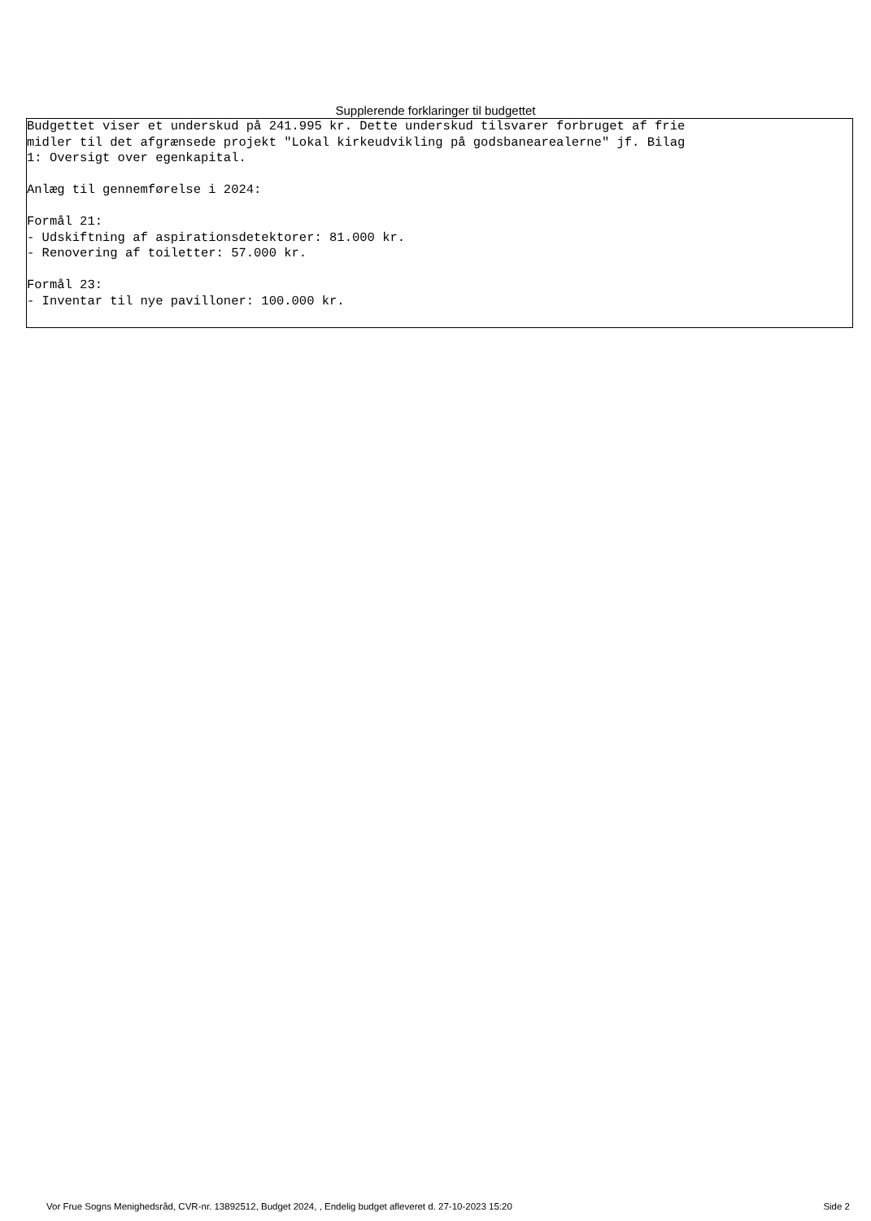Supplerende forklaringer til budgettet
Budgettet viser et underskud på 241.995 kr. Dette underskud tilsvarer forbruget af frie midler til det afgrænsede projekt "Lokal kirkeudvikling på godsbanearealerne" jf. Bilag 1: Oversigt over egenkapital. Anlæg til gennemførelse i 2024: Formål 21: - Udskiftning af aspirationsdetektorer: 81.000 kr. - Renovering af toiletter: 57.000 kr. Formål 23: - Inventar til nye pavilloner: 100.000 kr.
Vor Frue Sogns Menighedsråd, CVR-nr. 13892512, Budget 2024, , Endelig budget afleveret d. 27-10-2023 15:20 Side 2